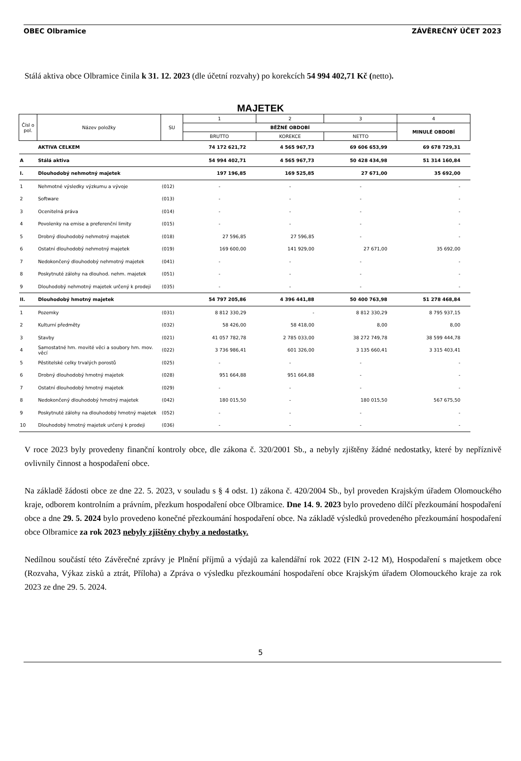OBEC Olbramice ZÁVĚREČNÝ ÚČET 2023
Stálá aktiva obce Olbramice činila k 31. 12. 2023 (dle účetní rozvahy) po korekcích 54 994 402,71 Kč (netto).
MAJETEK
| Čísl o pol. | Název položky | SU | 1 | 2 | 3 | 4 |
| --- | --- | --- | --- | --- | --- | --- |
| | | | BĚŽNÉ OBDOBÍ | | | MINULÉ OBDOBÍ |
| | | | BRUTTO | KOREKCE | NETTO | |
| | AKTIVA CELKEM | | 74 172 621,72 | 4 565 967,73 | 69 606 653,99 | 69 678 729,31 |
| A | Stálá aktiva | | 54 994 402,71 | 4 565 967,73 | 50 428 434,98 | 51 314 160,84 |
| I. | Dlouhodobý nehmotný majetek | | 197 196,85 | 169 525,85 | 27 671,00 | 35 692,00 |
| 1 | Nehmotné výsledky výzkumu a vývoje | (012) | - | - | - | - |
| 2 | Software | (013) | - | - | - | - |
| 3 | Ocenitelná práva | (014) | - | - | - | - |
| 4 | Povolenky na emise a preferenční limity | (015) | - | - | - | - |
| 5 | Drobný dlouhodobý nehmotný majetek | (018) | 27 596,85 | 27 596,85 | - | - |
| 6 | Ostatní dlouhodobý nehmotný majetek | (019) | 169 600,00 | 141 929,00 | 27 671,00 | 35 692,00 |
| 7 | Nedokončený dlouhodobý nehmotný majetek | (041) | - | - | - | - |
| 8 | Poskytnuté zálohy na dlouhod. nehm. majetek | (051) | - | - | - | - |
| 9 | Dlouhodobý nehmotný majetek určený k prodeji | (035) | - | - | - | - |
| II. | Dlouhodobý hmotný majetek | | 54 797 205,86 | 4 396 441,88 | 50 400 763,98 | 51 278 468,84 |
| 1 | Pozemky | (031) | 8 812 330,29 | - | 8 812 330,29 | 8 795 937,15 |
| 2 | Kulturní předměty | (032) | 58 426,00 | 58 418,00 | 8,00 | 8,00 |
| 3 | Stavby | (021) | 41 057 782,78 | 2 785 033,00 | 38 272 749,78 | 38 599 444,78 |
| 4 | Samostatné hm. movité věci a soubory hm. mov. věcí | (022) | 3 736 986,41 | 601 326,00 | 3 135 660,41 | 3 315 403,41 |
| 5 | Pěstitelské celky trvalých porostů | (025) | - | - | - | - |
| 6 | Drobný dlouhodobý hmotný majetek | (028) | 951 664,88 | 951 664,88 | - | - |
| 7 | Ostatní dlouhodobý hmotný majetek | (029) | - | - | - | - |
| 8 | Nedokončený dlouhodobý hmotný majetek | (042) | 180 015,50 | - | 180 015,50 | 567 675,50 |
| 9 | Poskytnuté zálohy na dlouhodobý hmotný majetek | (052) | - | - | - | - |
| 10 | Dlouhodobý hmotný majetek určený k prodeji | (036) | - | - | - | - |
V roce 2023 byly provedeny finanční kontroly obce, dle zákona č. 320/2001 Sb., a nebyly zjištěny žádné nedostatky, které by nepříznivě ovlivnily činnost a hospodaření obce.
Na základě žádosti obce ze dne 22. 5. 2023, v souladu s § 4 odst. 1) zákona č. 420/2004 Sb., byl proveden Krajským úřadem Olomouckého kraje, odborem kontrolním a právním, přezkum hospodaření obce Olbramice. Dne 14. 9. 2023 bylo provedeno dílčí přezkoumání hospodaření obce a dne 29. 5. 2024 bylo provedeno konečné přezkoumání hospodaření obce. Na základě výsledků provedeného přezkoumání hospodaření obce Olbramice za rok 2023 nebyly zjištěny chyby a nedostatky.
Nedílnou součástí této Závěrečné zprávy je Plnění příjmů a výdajů za kalendářní rok 2022 (FIN 2-12 M), Hospodaření s majetkem obce (Rozvaha, Výkaz zisků a ztrát, Příloha) a Zpráva o výsledku přezkoumání hospodaření obce Krajským úřadem Olomouckého kraje za rok 2023 ze dne 29. 5. 2024.
5